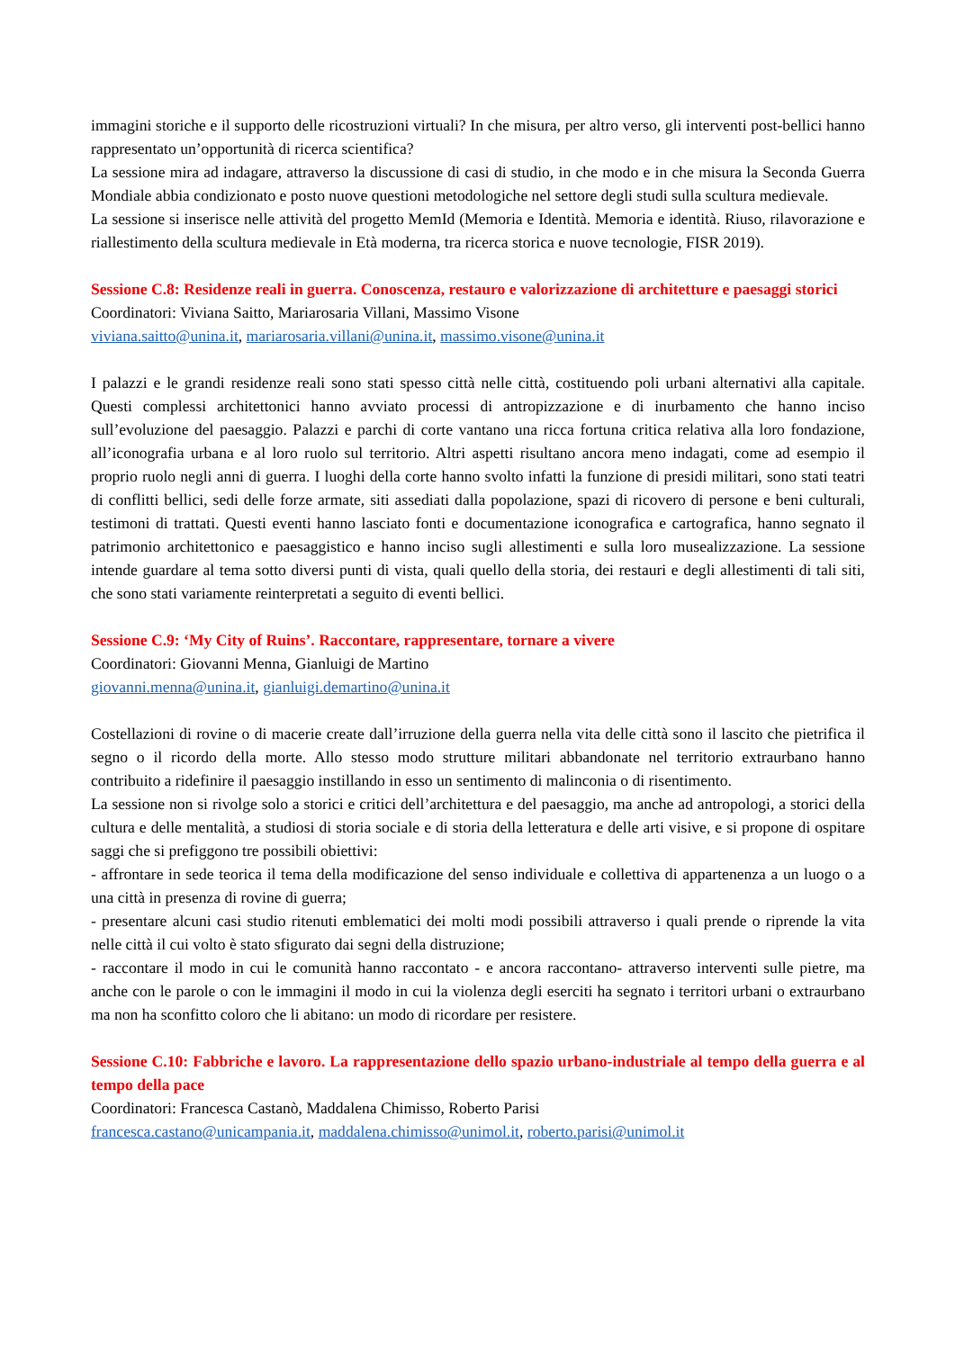immagini storiche e il supporto delle ricostruzioni virtuali? In che misura, per altro verso, gli interventi post-bellici hanno rappresentato un’opportunità di ricerca scientifica?
La sessione mira ad indagare, attraverso la discussione di casi di studio, in che modo e in che misura la Seconda Guerra Mondiale abbia condizionato e posto nuove questioni metodologiche nel settore degli studi sulla scultura medievale.
La sessione si inserisce nelle attività del progetto MemId (Memoria e Identità. Memoria e identità. Riuso, rilavorazione e riallestimento della scultura medievale in Età moderna, tra ricerca storica e nuove tecnologie, FISR 2019).
Sessione C.8: Residenze reali in guerra. Conoscenza, restauro e valorizzazione di architetture e paesaggi storici
Coordinatori: Viviana Saitto, Mariarosaria Villani, Massimo Visone
viviana.saitto@unina.it, mariarosaria.villani@unina.it, massimo.visone@unina.it
I palazzi e le grandi residenze reali sono stati spesso città nelle città, costituendo poli urbani alternativi alla capitale. Questi complessi architettonici hanno avviato processi di antropizzazione e di inurbamento che hanno inciso sull’evoluzione del paesaggio. Palazzi e parchi di corte vantano una ricca fortuna critica relativa alla loro fondazione, all’iconografia urbana e al loro ruolo sul territorio. Altri aspetti risultano ancora meno indagati, come ad esempio il proprio ruolo negli anni di guerra. I luoghi della corte hanno svolto infatti la funzione di presidi militari, sono stati teatri di conflitti bellici, sedi delle forze armate, siti assediati dalla popolazione, spazi di ricovero di persone e beni culturali, testimoni di trattati. Questi eventi hanno lasciato fonti e documentazione iconografica e cartografica, hanno segnato il patrimonio architettonico e paesaggistico e hanno inciso sugli allestimenti e sulla loro musealizzazione. La sessione intende guardare al tema sotto diversi punti di vista, quali quello della storia, dei restauri e degli allestimenti di tali siti, che sono stati variamente reinterpretati a seguito di eventi bellici.
Sessione C.9: ‘My City of Ruins’. Raccontare, rappresentare, tornare a vivere
Coordinatori: Giovanni Menna, Gianluigi de Martino
giovanni.menna@unina.it, gianluigi.demartino@unina.it
Costellazioni di rovine o di macerie create dall’irruzione della guerra nella vita delle città sono il lascito che pietrifica il segno o il ricordo della morte. Allo stesso modo strutture militari abbandonate nel territorio extraurbano hanno contribuito a ridefinire il paesaggio instillando in esso un sentimento di malinconia o di risentimento.
La sessione non si rivolge solo a storici e critici dell’architettura e del paesaggio, ma anche ad antropologi, a storici della cultura e delle mentalità, a studiosi di storia sociale e di storia della letteratura e delle arti visive, e si propone di ospitare saggi che si prefiggono tre possibili obiettivi:
- affrontare in sede teorica il tema della modificazione del senso individuale e collettiva di appartenenza a un luogo o a una città in presenza di rovine di guerra;
- presentare alcuni casi studio ritenuti emblematici dei molti modi possibili attraverso i quali prende o riprende la vita nelle città il cui volto è stato sfigurato dai segni della distruzione;
- raccontare il modo in cui le comunità hanno raccontato - e ancora raccontano- attraverso interventi sulle pietre, ma anche con le parole o con le immagini il modo in cui la violenza degli eserciti ha segnato i territori urbani o extraurbano ma non ha sconfitto coloro che li abitano: un modo di ricordare per resistere.
Sessione C.10: Fabbriche e lavoro. La rappresentazione dello spazio urbano-industriale al tempo della guerra e al tempo della pace
Coordinatori: Francesca Castanò, Maddalena Chimisso, Roberto Parisi
francesca.castano@unicampania.it, maddalena.chimisso@unimol.it, roberto.parisi@unimol.it